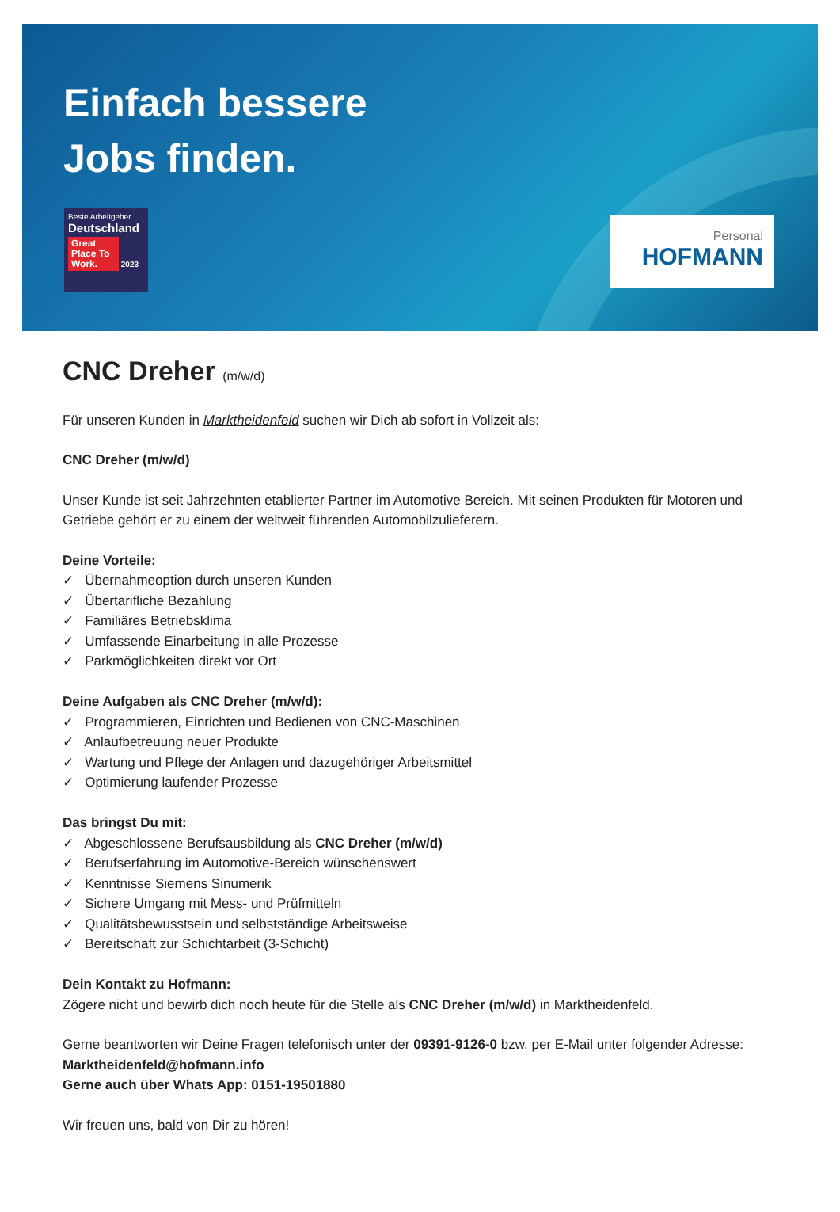Einfach bessere
Jobs finden.
Beste Arbeitgeber
Deutschland
Great Place To Work. 2023
Personal
HOFMANN
CNC Dreher (m/w/d)
Für unseren Kunden in Marktheidenfeld suchen wir Dich ab sofort in Vollzeit als:
CNC Dreher (m/w/d)
Unser Kunde ist seit Jahrzehnten etablierter Partner im Automotive Bereich. Mit seinen Produkten für Motoren und Getriebe gehört er zu einem der weltweit führenden Automobilzulieferern.
Deine Vorteile:
✓ Übernahmeoption durch unseren Kunden
✓ Übertarifliche Bezahlung
✓ Familiäres Betriebsklima
✓ Umfassende Einarbeitung in alle Prozesse
✓ Parkmöglichkeiten direkt vor Ort
Deine Aufgaben als CNC Dreher (m/w/d):
✓ Programmieren, Einrichten und Bedienen von CNC-Maschinen
✓ Anlaufbetreuung neuer Produkte
✓ Wartung und Pflege der Anlagen und dazugehöriger Arbeitsmittel
✓ Optimierung laufender Prozesse
Das bringst Du mit:
✓ Abgeschlossene Berufsausbildung als CNC Dreher (m/w/d)
✓ Berufserfahrung im Automotive-Bereich wünschenswert
✓ Kenntnisse Siemens Sinumerik
✓ Sichere Umgang mit Mess- und Prüfmitteln
✓ Qualitätsbewusstsein und selbstständige Arbeitsweise
✓ Bereitschaft zur Schichtarbeit (3-Schicht)
Dein Kontakt zu Hofmann:
Zögere nicht und bewirb dich noch heute für die Stelle als CNC Dreher (m/w/d) in Marktheidenfeld.
Gerne beantworten wir Deine Fragen telefonisch unter der 09391-9126-0 bzw. per E-Mail unter folgender Adresse: Marktheidenfeld@hofmann.info
Gerne auch über Whats App: 0151-19501880
Wir freuen uns, bald von Dir zu hören!